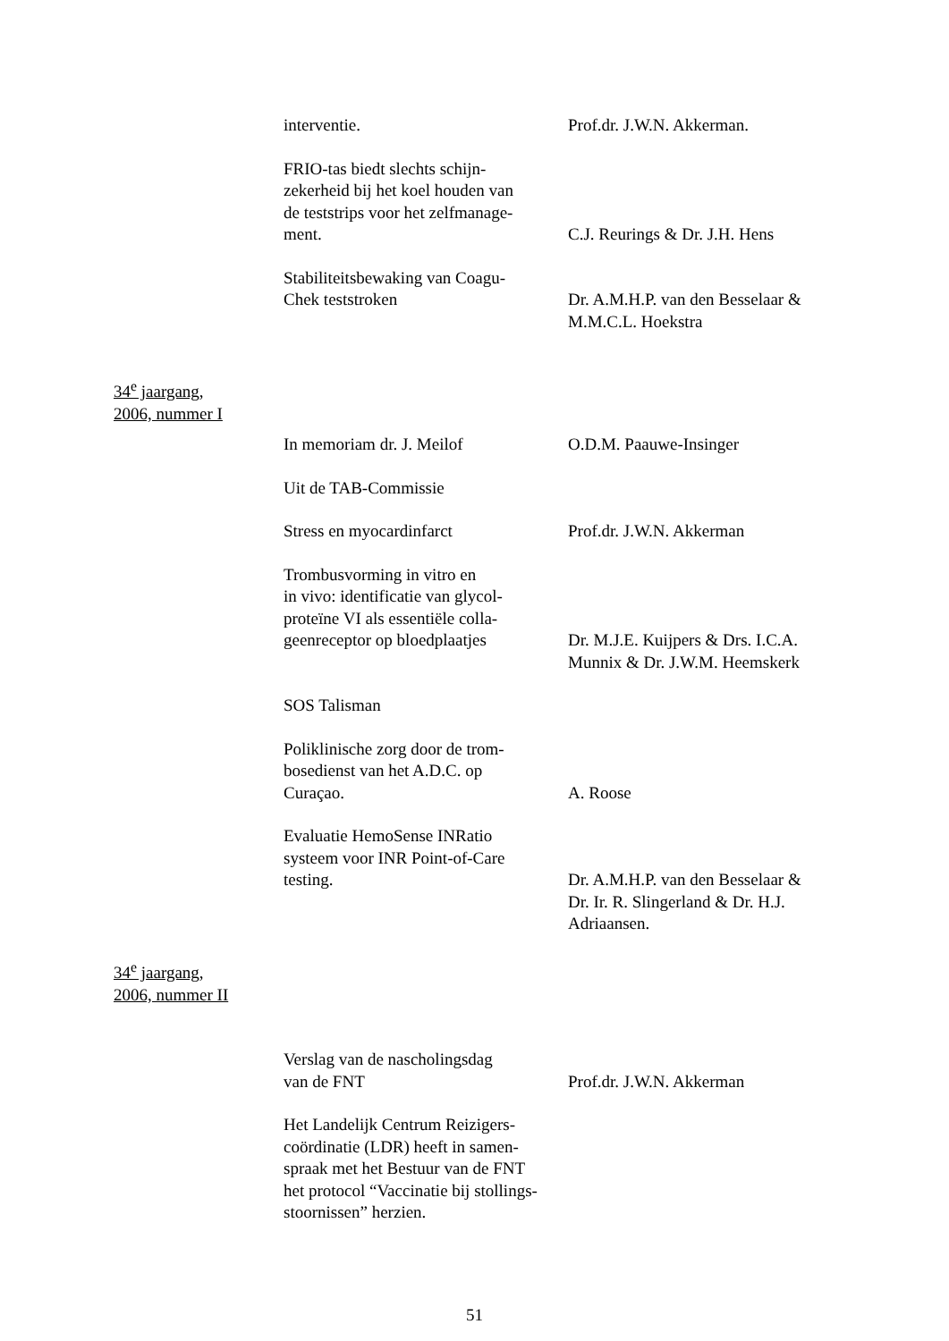interventie. Prof.dr. J.W.N. Akkerman.
FRIO-tas biedt slechts schijn-
zekerheid bij het koel houden van
de teststrips voor het zelfmanage-
ment.
C.J. Reurings & Dr. J.H. Hens
Stabiliteitsbewaking van Coagu-
Chek teststroken
Dr. A.M.H.P. van den Besselaar &
M.M.C.L. Hoekstra
34<sup>e</sup> jaargang,
2006, nummer I
In memoriam dr. J. Meilof O.D.M. Paauwe-Insinger
Uit de TAB-Commissie
Stress en myocardinfarct Prof.dr. J.W.N. Akkerman
Trombusvorming in vitro en
in vivo: identificatie van glycol-
proteïne VI als essentiële colla-
geenreceptor op bloedplaatjes
Dr. M.J.E. Kuijpers & Drs. I.C.A.
Munnix & Dr. J.W.M. Heemskerk
SOS Talisman
Poliklinische zorg door de trom-
bosedienst van het A.D.C. op
Curaçao.
A. Roose
Evaluatie HemoSense INRatio
systeem voor INR Point-of-Care
testing.
Dr. A.M.H.P. van den Besselaar &
Dr. Ir. R. Slingerland & Dr. H.J.
Adriaansen.
34<sup>e</sup> jaargang,
2006, nummer II
Verslag van de nascholingsdag
van de FNT
Prof.dr. J.W.N. Akkerman
Het Landelijk Centrum Reizigers-
coördinatie (LDR) heeft in samen-
spraak met het Bestuur van de FNT
het protocol “Vaccinatie bij stollings-
stoornissen” herzien.
51